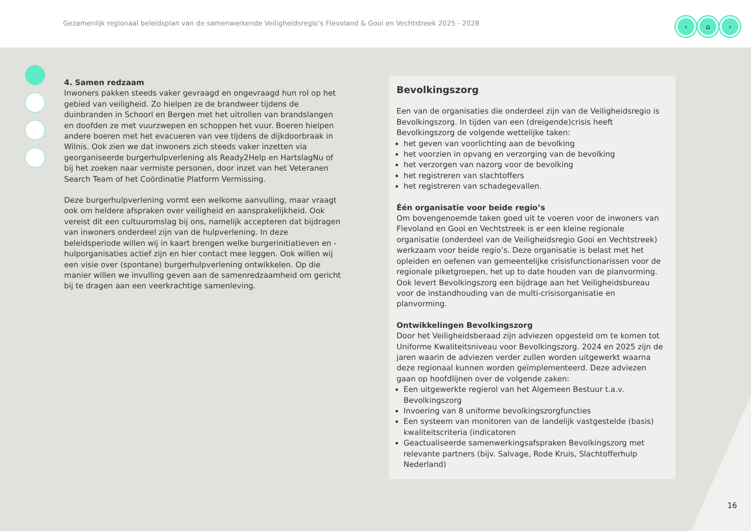Gezamenlijk regionaal beleidsplan van de samenwerkende Veiligheidsregio’s Flevoland & Gooi en Vechtstreek 2025 - 2028
‹ ⌂ ›
4. Samen redzaam
Inwoners pakken steeds vaker gevraagd en ongevraagd hun rol op het gebied van veiligheid. Zo hielpen ze de brandweer tijdens de duinbranden in Schoorl en Bergen met het uitrollen van brandslangen en doofden ze met vuurzwepen en schoppen het vuur. Boeren hielpen andere boeren met het evacueren van vee tijdens de dijkdoorbraak in Wilnis. Ook zien we dat inwoners zich steeds vaker inzetten via georganiseerde burgerhulpverlening als Ready2Help en HartslagNu of bij het zoeken naar vermiste personen, door inzet van het Veteranen Search Team of het Coördinatie Platform Vermissing.
Deze burgerhulpverlening vormt een welkome aanvulling, maar vraagt ook om heldere afspraken over veiligheid en aansprakelijkheid. Ook vereist dit een cultuuromslag bij ons, namelijk accepteren dat bijdragen van inwoners onderdeel zijn van de hulpverlening. In deze beleidsperiode willen wij in kaart brengen welke burgerinitiatieven en -hulporganisaties actief zijn en hier contact mee leggen. Ook willen wij een visie over (spontane) burgerhulpverlening ontwikkelen. Op die manier willen we invulling geven aan de samenredzaamheid om gericht bij te dragen aan een veerkrachtige samenleving.
Bevolkingszorg
Een van de organisaties die onderdeel zijn van de Veiligheidsregio is Bevolkingszorg. In tijden van een (dreigende)crisis heeft Bevolkingszorg de volgende wettelijke taken:
het geven van voorlichting aan de bevolking
het voorzien in opvang en verzorging van de bevolking
het verzorgen van nazorg voor de bevolking
het registreren van slachtoffers
het registreren van schadegevallen.
Één organisatie voor beide regio’s
Om bovengenoemde taken goed uit te voeren voor de inwoners van Flevoland en Gooi en Vechtstreek is er een kleine regionale organisatie (onderdeel van de Veiligheidsregio Gooi en Vechtstreek) werkzaam voor beide regio’s. Deze organisatie is belast met het opleiden en oefenen van gemeentelijke crisisfunctionarissen voor de regionale piketgroepen, het up to date houden van de planvorming. Ook levert Bevolkingszorg een bijdrage aan het Veiligheidsbureau voor de instandhouding van de multi-crisisorganisatie en planvorming.
Ontwikkelingen Bevolkingszorg
Door het Veiligheidsberaad zijn adviezen opgesteld om te komen tot Uniforme Kwaliteitsniveau voor Bevolkingszorg. 2024 en 2025 zijn de jaren waarin de adviezen verder zullen worden uitgewerkt waarna deze regionaal kunnen worden geïmplementeerd. Deze adviezen gaan op hoofdlijnen over de volgende zaken:
Een uitgewerkte regierol van het Algemeen Bestuur t.a.v. Bevolkingszorg
Invoering van 8 uniforme bevolkingszorgfuncties
Een systeem van monitoren van de landelijk vastgestelde (basis) kwaliteitscriteria (indicatoren
Geactualiseerde samenwerkingsafspraken Bevolkingszorg met relevante partners (bijv. Salvage, Rode Kruis, Slachtofferhulp Nederland)
16